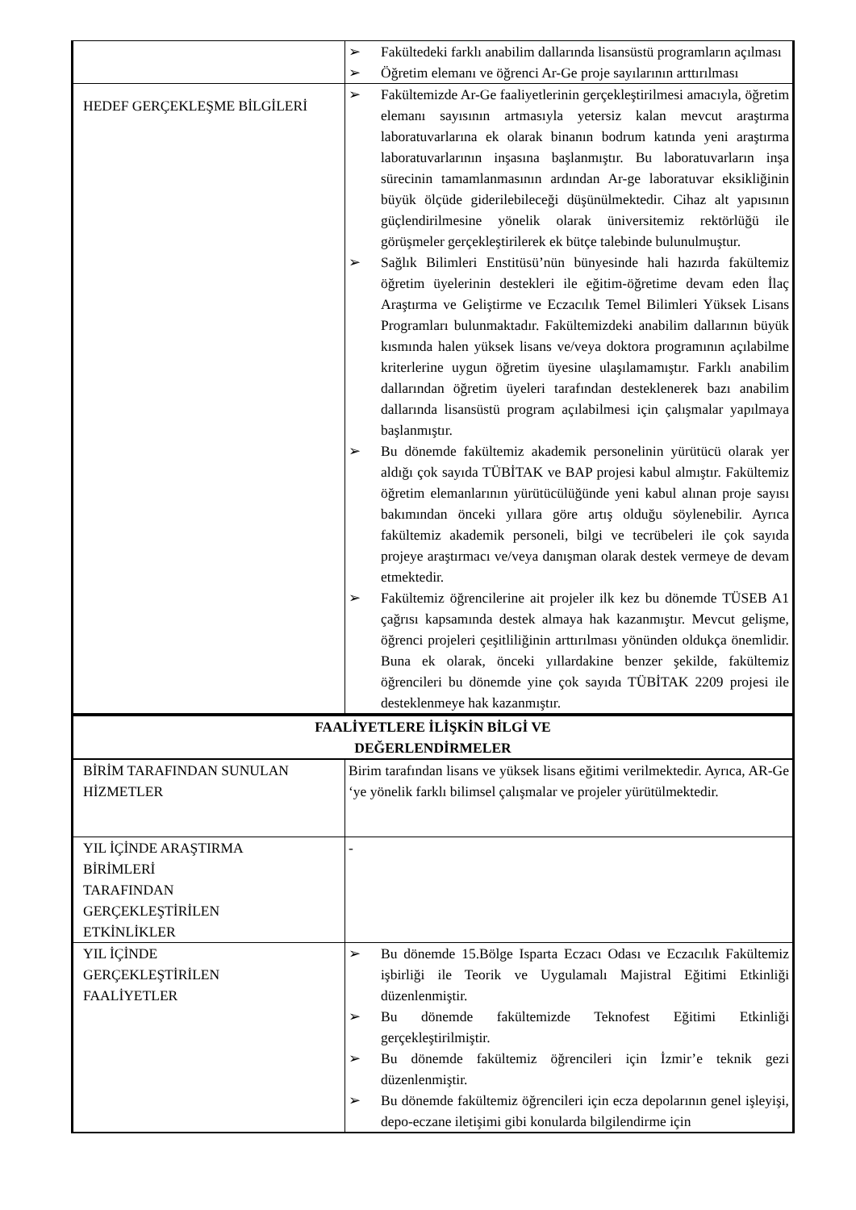| | ➢ Fakültedeki farklı anabilim dallarında lisansüstü programların açılması ➢ Öğretim elemanı ve öğrenci Ar-Ge proje sayılarının arttırılması |
| HEDEF GERÇEKLEŞME BİLGİLERİ | ➢ Fakültemizde Ar-Ge faaliyetlerinin gerçekleştirilmesi amacıyla, öğretim elemanı sayısının artmasıyla yetersiz kalan mevcut araştırma laboratuvarlarına ek olarak binanın bodrum katında yeni araştırma laboratuvarlarının inşasına başlanmıştır. Bu laboratuvarların inşa sürecinin tamamlanmasının ardından Ar-ge laboratuvar eksikliğinin büyük ölçüde giderilebileceği düşünülmektedir. Cihaz alt yapısının güçlendirilmesine yönelik olarak üniversitemiz rektörlüğü ile görüşmeler gerçekleştirilerek ek bütçe talebinde bulunulmuştur. ➢ Sağlık Bilimleri Enstitüsü’nün bünyesinde hali hazırda fakültemiz öğretim üyelerinin destekleri ile eğitim-öğretime devam eden İlaç Araştırma ve Geliştirme ve Eczacılık Temel Bilimleri Yüksek Lisans Programları bulunmaktadır. Fakültemizdeki anabilim dallarının büyük kısmında halen yüksek lisans ve/veya doktora programının açılabilme kriterlerine uygun öğretim üyesine ulaşılamamıştır. Farklı anabilim dallarından öğretim üyeleri tarafından desteklenerek bazı anabilim dallarında lisansüstü program açılabilmesi için çalışmalar yapılmaya başlanmıştır. ➢ Bu dönemde fakültemiz akademik personelinin yürütücü olarak yer aldığı çok sayıda TÜBİTAK ve BAP projesi kabul almıştır. Fakültemiz öğretim elemanlarının yürütücülüğünde yeni kabul alınan proje sayısı bakımından önceki yıllara göre artış olduğu söylenebilir. Ayrıca fakültemiz akademik personeli, bilgi ve tecrübeleri ile çok sayıda projeye araştırmacı ve/veya danışman olarak destek vermeye de devam etmektedir. ➢ Fakültemiz öğrencilerine ait projeler ilk kez bu dönemde TÜSEB A1 çağrısı kapsamında destek almaya hak kazanmıştır. Mevcut gelişme, öğrenci projeleri çeşitliliğinin arttırılması yönünden oldukça önemlidir. Buna ek olarak, önceki yıllardakine benzer şekilde, fakültemiz öğrencileri bu dönemde yine çok sayıda TÜBİTAK 2209 projesi ile desteklenmeye hak kazanmıştır. |
| FAALİYETLERE İLİŞKİN BİLGİ VE DEĞERLENDİRMELER | |
| BİRİM TARAFINDAN SUNULAN HİZMETLER | Birim tarafından lisans ve yüksek lisans eğitimi verilmektedir. Ayrıca, AR-Ge ‘ye yönelik farklı bilimsel çalışmalar ve projeler yürütülmektedir. |
| YIL İÇİNDE ARAŞTIRMA BİRİMLERİ TARAFINDAN GERÇEKLEŞTİRİLEN ETKİNLİKLER | - |
| YIL İÇİNDE GERÇEKLEŞTİRİLEN FAALİYETLER | ➢ Bu dönemde 15.Bölge Isparta Eczacı Odası ve Eczacılık Fakültemiz işbirliği ile Teorik ve Uygulamalı Majistral Eğitimi Etkinliği düzenlenmiştir. ➢ Bu dönemde fakültemizde Teknofest Eğitimi Etkinliği gerçekleştirilmiştir. ➢ Bu dönemde fakültemiz öğrencileri için İzmir’e teknik gezi düzenlenmiştir. ➢ Bu dönemde fakültemiz öğrencileri için ecza depolarının genel işleyişi, depo-eczane iletişimi gibi konularda bilgilendirme için |